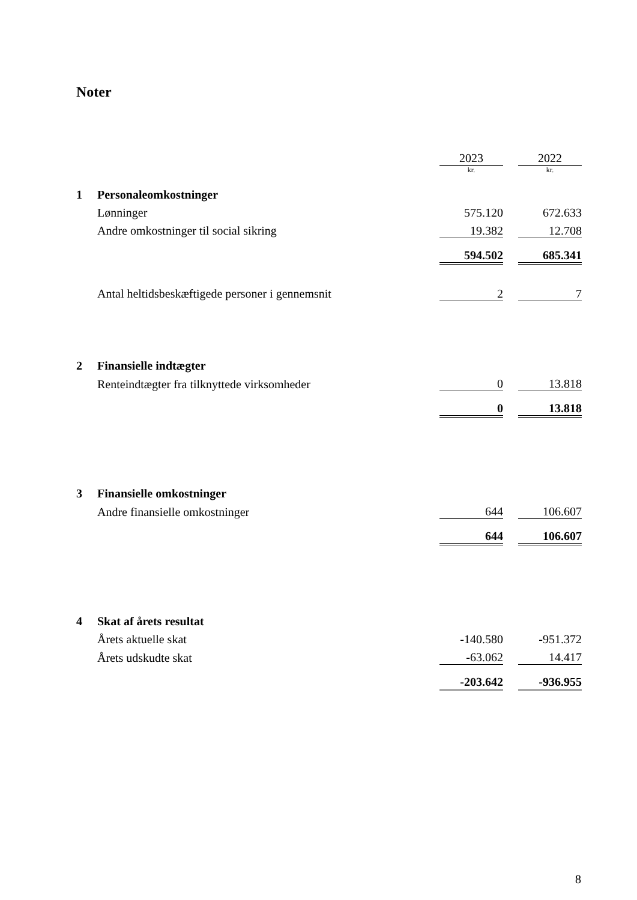Noter
| | | 2023 | | 2022 |
| | | kr. | | kr. |
| 1 | Personaleomkostninger | | | |
| | Lønninger | 575.120 | | 672.633 |
| | Andre omkostninger til social sikring | 19.382 | | 12.708 |
| | | 594.502 | | 685.341 |
| | Antal heltidsbeskæftigede personer i gennemsnit | 2 | | 7 |
| 2 | Finansielle indtægter | | | |
| | Renteindtægter fra tilknyttede virksomheder | 0 | | 13.818 |
| | | 0 | | 13.818 |
| 3 | Finansielle omkostninger | | | |
| | Andre finansielle omkostninger | 644 | | 106.607 |
| | | 644 | | 106.607 |
| 4 | Skat af årets resultat | | | |
| | Årets aktuelle skat | -140.580 | | -951.372 |
| | Årets udskudte skat | -63.062 | | 14.417 |
| | | -203.642 | | -936.955 |
8